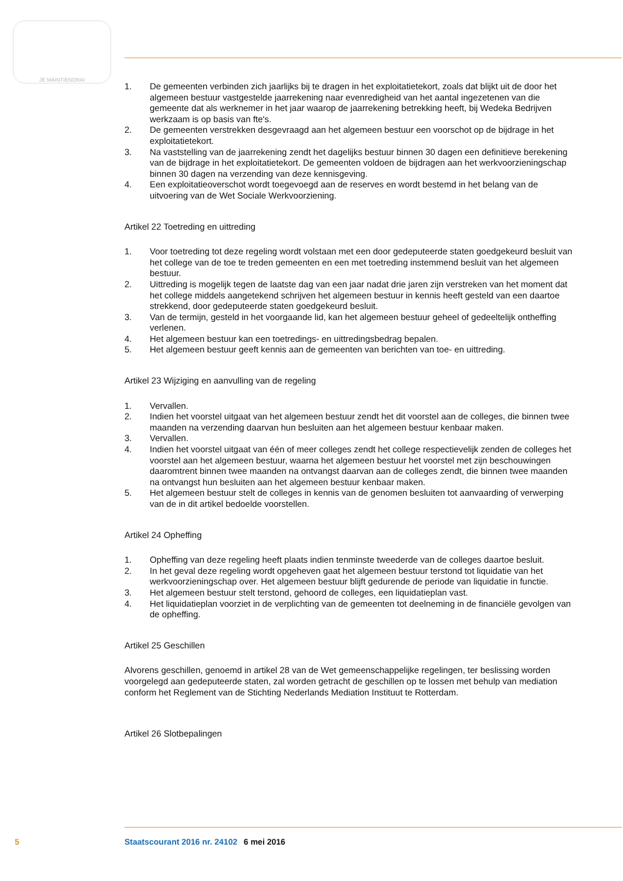JE MAINTIENDRAI
1. De gemeenten verbinden zich jaarlijks bij te dragen in het exploitatietekort, zoals dat blijkt uit de door het algemeen bestuur vastgestelde jaarrekening naar evenredigheid van het aantal ingeze­tenen van die gemeente dat als werknemer in het jaar waarop de jaarrekening betrekking heeft, bij Wedeka Bedrijven werkzaam is op basis van fte's.
2. De gemeenten verstrekken desgevraagd aan het algemeen bestuur een voorschot op de bijdrage in het exploitatietekort.
3. Na vaststelling van de jaarrekening zendt het dagelijks bestuur binnen 30 dagen een definitieve berekening van de bijdrage in het exploitatietekort. De gemeenten voldoen de bijdragen aan het werkvoorzieningschap binnen 30 dagen na verzending van deze kennisgeving.
4. Een exploitatieoverschot wordt toegevoegd aan de reserves en wordt bestemd in het belang van de uitvoering van de Wet Sociale Werkvoorziening.
Artikel 22 Toetreding en uittreding
1. Voor toetreding tot deze regeling wordt volstaan met een door gedeputeerde staten goedgekeurd besluit van het college van de toe te treden gemeenten en een met toetreding instemmend besluit van het algemeen bestuur.
2. Uittreding is mogelijk tegen de laatste dag van een jaar nadat drie jaren zijn verstreken van het moment dat het college middels aangetekend schrijven het algemeen bestuur in kennis heeft gesteld van een daartoe strekkend, door gedeputeerde staten goedgekeurd besluit.
3. Van de termijn, gesteld in het voorgaande lid, kan het algemeen bestuur geheel of gedeeltelijk ontheffing verlenen.
4. Het algemeen bestuur kan een toetredings- en uittredingsbedrag bepalen.
5. Het algemeen bestuur geeft kennis aan de gemeenten van berichten van toe- en uittreding.
Artikel 23 Wijziging en aanvulling van de regeling
1. Vervallen.
2. Indien het voorstel uitgaat van het algemeen bestuur zendt het dit voorstel aan de colleges, die binnen twee maanden na verzending daarvan hun besluiten aan het algemeen bestuur kenbaar maken.
3. Vervallen.
4. Indien het voorstel uitgaat van één of meer colleges zendt het college respectievelijk zenden de colleges het voorstel aan het algemeen bestuur, waarna het algemeen bestuur het voorstel met zijn beschouwingen daaromtrent binnen twee maanden na ontvangst daarvan aan de colleges zendt, die binnen twee maanden na ontvangst hun besluiten aan het algemeen bestuur kenbaar maken.
5. Het algemeen bestuur stelt de colleges in kennis van de genomen besluiten tot aanvaarding of verwerping van de in dit artikel bedoelde voorstellen.
Artikel 24 Opheffing
1. Opheffing van deze regeling heeft plaats indien tenminste tweederde van de colleges daartoe besluit.
2. In het geval deze regeling wordt opgeheven gaat het algemeen bestuur terstond tot liquidatie van het werkvoorzieningschap over. Het algemeen bestuur blijft gedurende de periode van liqui­datie in functie.
3. Het algemeen bestuur stelt terstond, gehoord de colleges, een liquidatieplan vast.
4. Het liquidatieplan voorziet in de verplichting van de gemeenten tot deelneming in de financiële gevolgen van de opheffing.
Artikel 25 Geschillen
Alvorens geschillen, genoemd in artikel 28 van de Wet gemeenschappelijke regelingen, ter beslissing worden voorgelegd aan gedeputeerde staten, zal worden getracht de geschillen op te lossen met behulp van mediation conform het Reglement van de Stichting Nederlands Mediation Instituut te Rotterdam.
Artikel 26 Slotbepalingen
5 Staatscourant 2016 nr. 24102 6 mei 2016